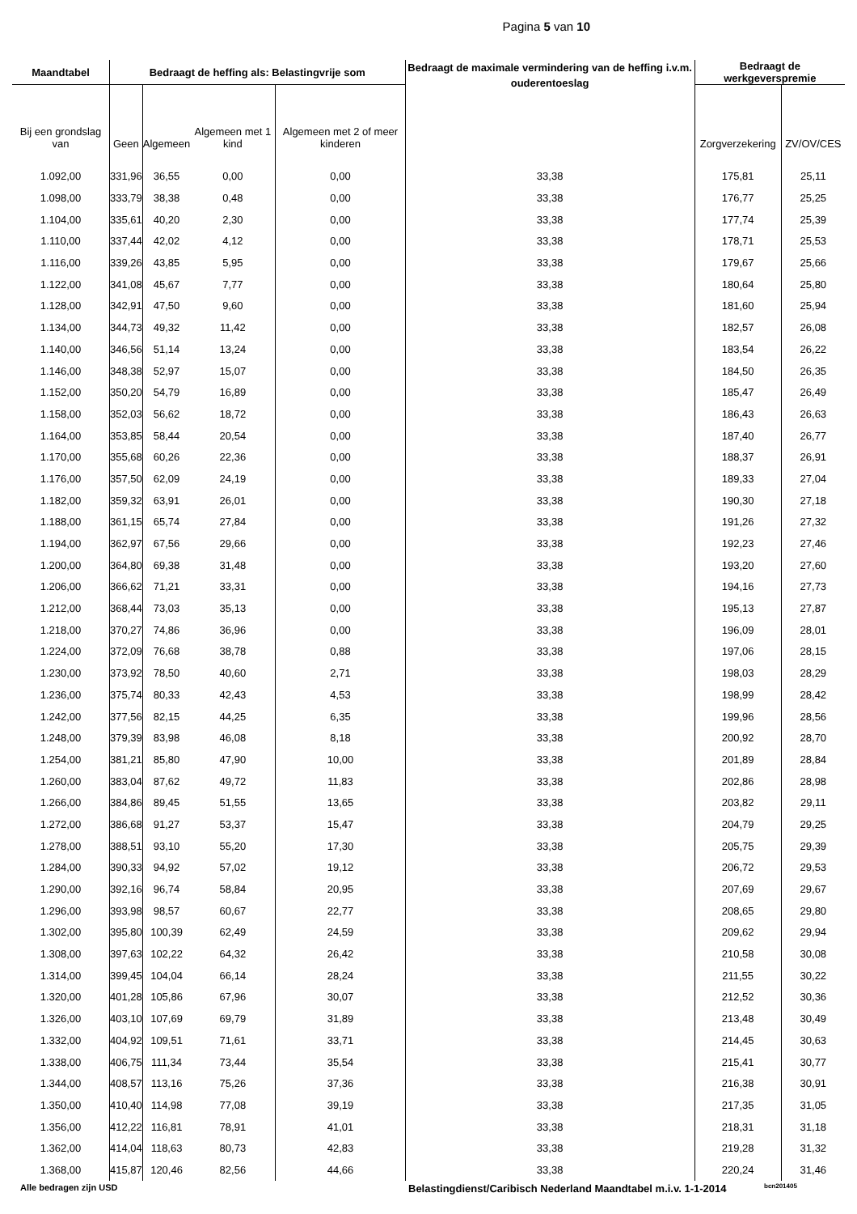Pagina 5 van 10
| Maandtabel | Bedraagt de heffing als: Belastingvrije som | | | | Bedraagt de maximale vermindering van de heffing i.v.m. ouderentoeslag | Bedraagt de werkgeverspremie | |
| --- | --- | --- | --- | --- | --- | --- | --- |
| Bij een grondslag van | Geen | Algemeen | Algemeen met 1 kind | Algemeen met 2 of meer kinderen | | Zorgverzekering | ZV/OV/CES |
| 1.092,00 | 331,96 | 36,55 | 0,00 | 0,00 | 33,38 | 175,81 | 25,11 |
| 1.098,00 | 333,79 | 38,38 | 0,48 | 0,00 | 33,38 | 176,77 | 25,25 |
| 1.104,00 | 335,61 | 40,20 | 2,30 | 0,00 | 33,38 | 177,74 | 25,39 |
| 1.110,00 | 337,44 | 42,02 | 4,12 | 0,00 | 33,38 | 178,71 | 25,53 |
| 1.116,00 | 339,26 | 43,85 | 5,95 | 0,00 | 33,38 | 179,67 | 25,66 |
| 1.122,00 | 341,08 | 45,67 | 7,77 | 0,00 | 33,38 | 180,64 | 25,80 |
| 1.128,00 | 342,91 | 47,50 | 9,60 | 0,00 | 33,38 | 181,60 | 25,94 |
| 1.134,00 | 344,73 | 49,32 | 11,42 | 0,00 | 33,38 | 182,57 | 26,08 |
| 1.140,00 | 346,56 | 51,14 | 13,24 | 0,00 | 33,38 | 183,54 | 26,22 |
| 1.146,00 | 348,38 | 52,97 | 15,07 | 0,00 | 33,38 | 184,50 | 26,35 |
| 1.152,00 | 350,20 | 54,79 | 16,89 | 0,00 | 33,38 | 185,47 | 26,49 |
| 1.158,00 | 352,03 | 56,62 | 18,72 | 0,00 | 33,38 | 186,43 | 26,63 |
| 1.164,00 | 353,85 | 58,44 | 20,54 | 0,00 | 33,38 | 187,40 | 26,77 |
| 1.170,00 | 355,68 | 60,26 | 22,36 | 0,00 | 33,38 | 188,37 | 26,91 |
| 1.176,00 | 357,50 | 62,09 | 24,19 | 0,00 | 33,38 | 189,33 | 27,04 |
| 1.182,00 | 359,32 | 63,91 | 26,01 | 0,00 | 33,38 | 190,30 | 27,18 |
| 1.188,00 | 361,15 | 65,74 | 27,84 | 0,00 | 33,38 | 191,26 | 27,32 |
| 1.194,00 | 362,97 | 67,56 | 29,66 | 0,00 | 33,38 | 192,23 | 27,46 |
| 1.200,00 | 364,80 | 69,38 | 31,48 | 0,00 | 33,38 | 193,20 | 27,60 |
| 1.206,00 | 366,62 | 71,21 | 33,31 | 0,00 | 33,38 | 194,16 | 27,73 |
| 1.212,00 | 368,44 | 73,03 | 35,13 | 0,00 | 33,38 | 195,13 | 27,87 |
| 1.218,00 | 370,27 | 74,86 | 36,96 | 0,00 | 33,38 | 196,09 | 28,01 |
| 1.224,00 | 372,09 | 76,68 | 38,78 | 0,88 | 33,38 | 197,06 | 28,15 |
| 1.230,00 | 373,92 | 78,50 | 40,60 | 2,71 | 33,38 | 198,03 | 28,29 |
| 1.236,00 | 375,74 | 80,33 | 42,43 | 4,53 | 33,38 | 198,99 | 28,42 |
| 1.242,00 | 377,56 | 82,15 | 44,25 | 6,35 | 33,38 | 199,96 | 28,56 |
| 1.248,00 | 379,39 | 83,98 | 46,08 | 8,18 | 33,38 | 200,92 | 28,70 |
| 1.254,00 | 381,21 | 85,80 | 47,90 | 10,00 | 33,38 | 201,89 | 28,84 |
| 1.260,00 | 383,04 | 87,62 | 49,72 | 11,83 | 33,38 | 202,86 | 28,98 |
| 1.266,00 | 384,86 | 89,45 | 51,55 | 13,65 | 33,38 | 203,82 | 29,11 |
| 1.272,00 | 386,68 | 91,27 | 53,37 | 15,47 | 33,38 | 204,79 | 29,25 |
| 1.278,00 | 388,51 | 93,10 | 55,20 | 17,30 | 33,38 | 205,75 | 29,39 |
| 1.284,00 | 390,33 | 94,92 | 57,02 | 19,12 | 33,38 | 206,72 | 29,53 |
| 1.290,00 | 392,16 | 96,74 | 58,84 | 20,95 | 33,38 | 207,69 | 29,67 |
| 1.296,00 | 393,98 | 98,57 | 60,67 | 22,77 | 33,38 | 208,65 | 29,80 |
| 1.302,00 | 395,80 | 100,39 | 62,49 | 24,59 | 33,38 | 209,62 | 29,94 |
| 1.308,00 | 397,63 | 102,22 | 64,32 | 26,42 | 33,38 | 210,58 | 30,08 |
| 1.314,00 | 399,45 | 104,04 | 66,14 | 28,24 | 33,38 | 211,55 | 30,22 |
| 1.320,00 | 401,28 | 105,86 | 67,96 | 30,07 | 33,38 | 212,52 | 30,36 |
| 1.326,00 | 403,10 | 107,69 | 69,79 | 31,89 | 33,38 | 213,48 | 30,49 |
| 1.332,00 | 404,92 | 109,51 | 71,61 | 33,71 | 33,38 | 214,45 | 30,63 |
| 1.338,00 | 406,75 | 111,34 | 73,44 | 35,54 | 33,38 | 215,41 | 30,77 |
| 1.344,00 | 408,57 | 113,16 | 75,26 | 37,36 | 33,38 | 216,38 | 30,91 |
| 1.350,00 | 410,40 | 114,98 | 77,08 | 39,19 | 33,38 | 217,35 | 31,05 |
| 1.356,00 | 412,22 | 116,81 | 78,91 | 41,01 | 33,38 | 218,31 | 31,18 |
| 1.362,00 | 414,04 | 118,63 | 80,73 | 42,83 | 33,38 | 219,28 | 31,32 |
| 1.368,00 | 415,87 | 120,46 | 82,56 | 44,66 | 33,38 | 220,24 | 31,46 |
Alle bedragen zijn USD Belastingdienst/Caribisch Nederland Maandtabel m.i.v. 1-1-2014 bcn201405